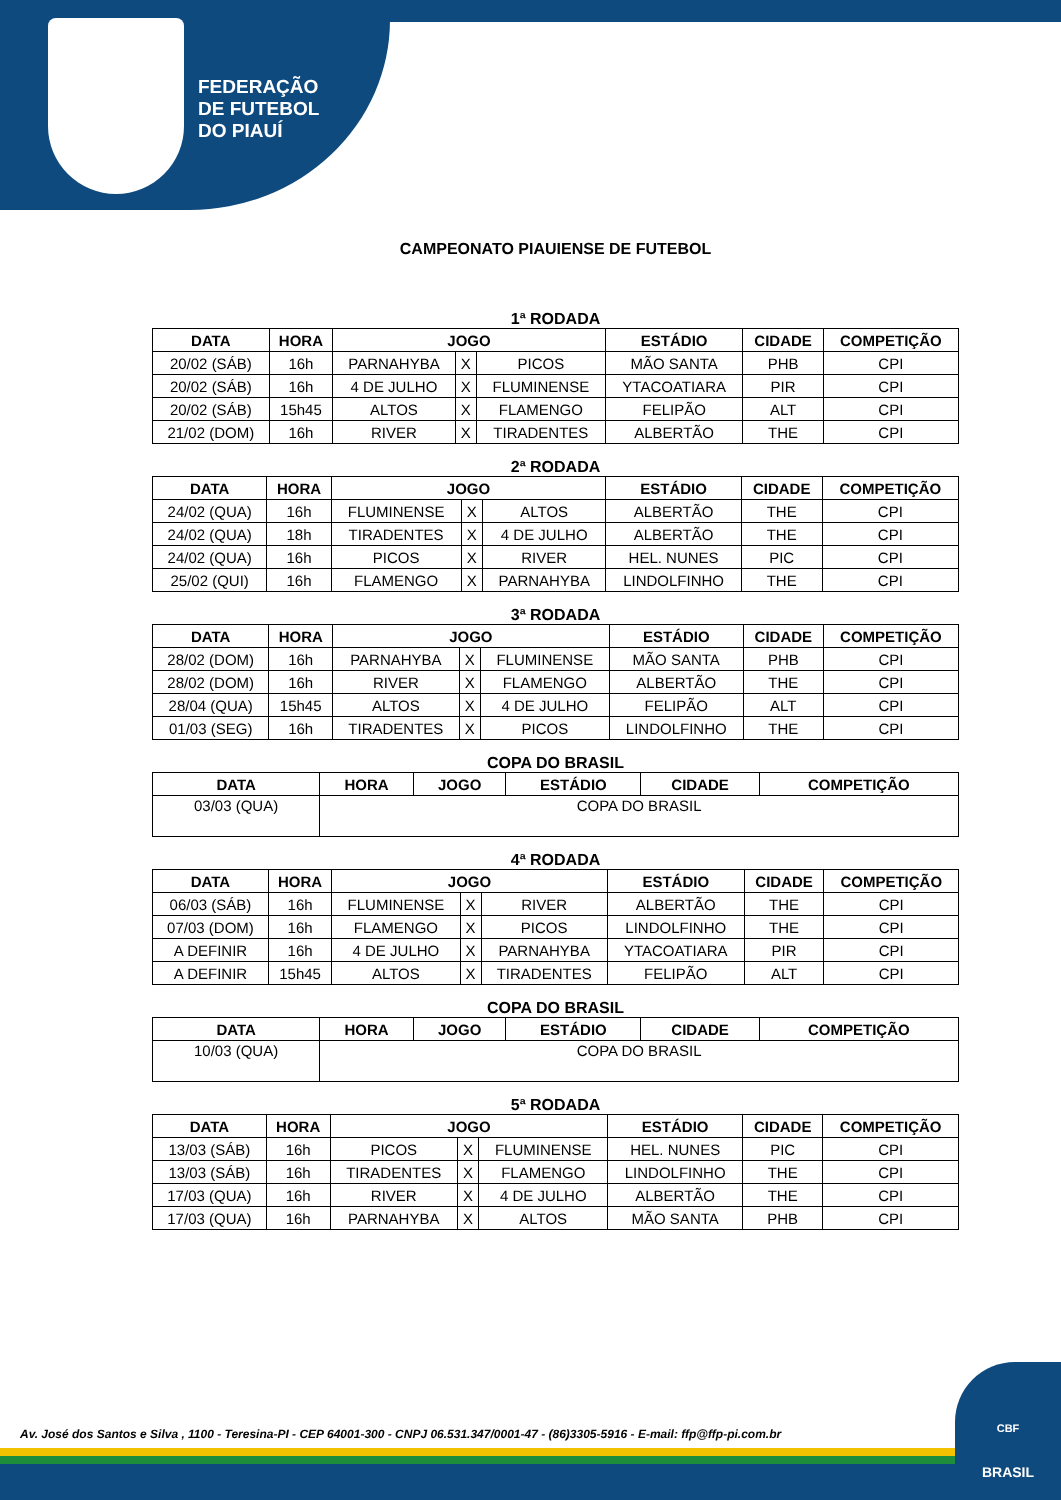FEDERAÇÃO
DE FUTEBOL
DO PIAUÍ
CAMPEONATO PIAUIENSE DE FUTEBOL
1ª RODADA
| DATA | HORA | JOGO | | | ESTÁDIO | CIDADE | COMPETIÇÃO |
| --- | --- | --- | --- | --- | --- | --- | --- |
| 20/02 (SÁB) | 16h | PARNAHYBA | X | PICOS | MÃO SANTA | PHB | CPI |
| 20/02 (SÁB) | 16h | 4 DE JULHO | X | FLUMINENSE | YTACOATIARA | PIR | CPI |
| 20/02 (SÁB) | 15h45 | ALTOS | X | FLAMENGO | FELIPÃO | ALT | CPI |
| 21/02 (DOM) | 16h | RIVER | X | TIRADENTES | ALBERTÃO | THE | CPI |
2ª RODADA
| DATA | HORA | JOGO | | | ESTÁDIO | CIDADE | COMPETIÇÃO |
| --- | --- | --- | --- | --- | --- | --- | --- |
| 24/02 (QUA) | 16h | FLUMINENSE | X | ALTOS | ALBERTÃO | THE | CPI |
| 24/02 (QUA) | 18h | TIRADENTES | X | 4 DE JULHO | ALBERTÃO | THE | CPI |
| 24/02 (QUA) | 16h | PICOS | X | RIVER | HEL. NUNES | PIC | CPI |
| 25/02 (QUI) | 16h | FLAMENGO | X | PARNAHYBA | LINDOLFINHO | THE | CPI |
3ª RODADA
| DATA | HORA | JOGO | | | ESTÁDIO | CIDADE | COMPETIÇÃO |
| --- | --- | --- | --- | --- | --- | --- | --- |
| 28/02 (DOM) | 16h | PARNAHYBA | X | FLUMINENSE | MÃO SANTA | PHB | CPI |
| 28/02 (DOM) | 16h | RIVER | X | FLAMENGO | ALBERTÃO | THE | CPI |
| 28/04 (QUA) | 15h45 | ALTOS | X | 4 DE JULHO | FELIPÃO | ALT | CPI |
| 01/03 (SEG) | 16h | TIRADENTES | X | PICOS | LINDOLFINHO | THE | CPI |
COPA DO BRASIL
| DATA | HORA | JOGO | ESTÁDIO | CIDADE | COMPETIÇÃO |
| --- | --- | --- | --- | --- | --- |
| 03/03 (QUA) | COPA DO BRASIL | | | | |
4ª RODADA
| DATA | HORA | JOGO | | | ESTÁDIO | CIDADE | COMPETIÇÃO |
| --- | --- | --- | --- | --- | --- | --- | --- |
| 06/03 (SÁB) | 16h | FLUMINENSE | X | RIVER | ALBERTÃO | THE | CPI |
| 07/03 (DOM) | 16h | FLAMENGO | X | PICOS | LINDOLFINHO | THE | CPI |
| A DEFINIR | 16h | 4 DE JULHO | X | PARNAHYBA | YTACOATIARA | PIR | CPI |
| A DEFINIR | 15h45 | ALTOS | X | TIRADENTES | FELIPÃO | ALT | CPI |
COPA DO BRASIL
| DATA | HORA | JOGO | ESTÁDIO | CIDADE | COMPETIÇÃO |
| --- | --- | --- | --- | --- | --- |
| 10/03 (QUA) | COPA DO BRASIL | | | | |
5ª RODADA
| DATA | HORA | JOGO | | | ESTÁDIO | CIDADE | COMPETIÇÃO |
| --- | --- | --- | --- | --- | --- | --- | --- |
| 13/03 (SÁB) | 16h | PICOS | X | FLUMINENSE | HEL. NUNES | PIC | CPI |
| 13/03 (SÁB) | 16h | TIRADENTES | X | FLAMENGO | LINDOLFINHO | THE | CPI |
| 17/03 (QUA) | 16h | RIVER | X | 4 DE JULHO | ALBERTÃO | THE | CPI |
| 17/03 (QUA) | 16h | PARNAHYBA | X | ALTOS | MÃO SANTA | PHB | CPI |
Av. José dos Santos e Silva , 1100 - Teresina-PI - CEP 64001-300 - CNPJ 06.531.347/0001-47 - (86)3305-5916 - E-mail: ffp@ffp-pi.com.br
CBF
BRASIL